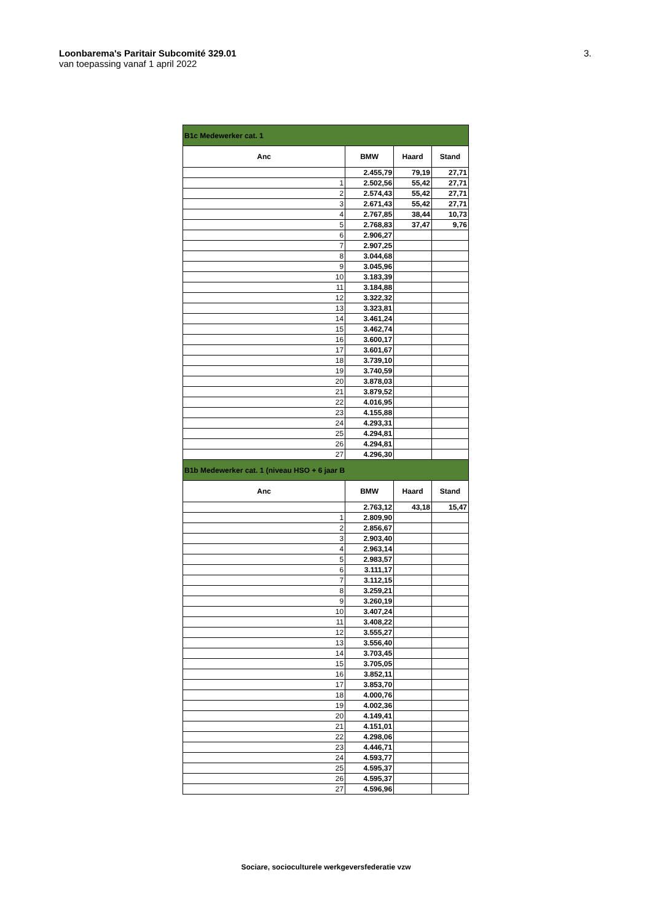Loonbarema's Paritair Subcomité 329.01
van toepassing vanaf 1 april 2022
3.
| B1c Medewerker cat. 1 | | | |
| Anc | BMW | Haard | Stand |
| | 2.455,79 | 79,19 | 27,71 |
| 1 | 2.502,56 | 55,42 | 27,71 |
| 2 | 2.574,43 | 55,42 | 27,71 |
| 3 | 2.671,43 | 55,42 | 27,71 |
| 4 | 2.767,85 | 38,44 | 10,73 |
| 5 | 2.768,83 | 37,47 | 9,76 |
| 6 | 2.906,27 | | |
| 7 | 2.907,25 | | |
| 8 | 3.044,68 | | |
| 9 | 3.045,96 | | |
| 10 | 3.183,39 | | |
| 11 | 3.184,88 | | |
| 12 | 3.322,32 | | |
| 13 | 3.323,81 | | |
| 14 | 3.461,24 | | |
| 15 | 3.462,74 | | |
| 16 | 3.600,17 | | |
| 17 | 3.601,67 | | |
| 18 | 3.739,10 | | |
| 19 | 3.740,59 | | |
| 20 | 3.878,03 | | |
| 21 | 3.879,52 | | |
| 22 | 4.016,95 | | |
| 23 | 4.155,88 | | |
| 24 | 4.293,31 | | |
| 25 | 4.294,81 | | |
| 26 | 4.294,81 | | |
| 27 | 4.296,30 | | |
| B1b Medewerker cat. 1 (niveau HSO + 6 jaar B | | | |
| Anc | BMW | Haard | Stand |
| | 2.763,12 | 43,18 | 15,47 |
| 1 | 2.809,90 | | |
| 2 | 2.856,67 | | |
| 3 | 2.903,40 | | |
| 4 | 2.963,14 | | |
| 5 | 2.983,57 | | |
| 6 | 3.111,17 | | |
| 7 | 3.112,15 | | |
| 8 | 3.259,21 | | |
| 9 | 3.260,19 | | |
| 10 | 3.407,24 | | |
| 11 | 3.408,22 | | |
| 12 | 3.555,27 | | |
| 13 | 3.556,40 | | |
| 14 | 3.703,45 | | |
| 15 | 3.705,05 | | |
| 16 | 3.852,11 | | |
| 17 | 3.853,70 | | |
| 18 | 4.000,76 | | |
| 19 | 4.002,36 | | |
| 20 | 4.149,41 | | |
| 21 | 4.151,01 | | |
| 22 | 4.298,06 | | |
| 23 | 4.446,71 | | |
| 24 | 4.593,77 | | |
| 25 | 4.595,37 | | |
| 26 | 4.595,37 | | |
| 27 | 4.596,96 | | |
Sociare, socioculturele werkgeversfederatie vzw